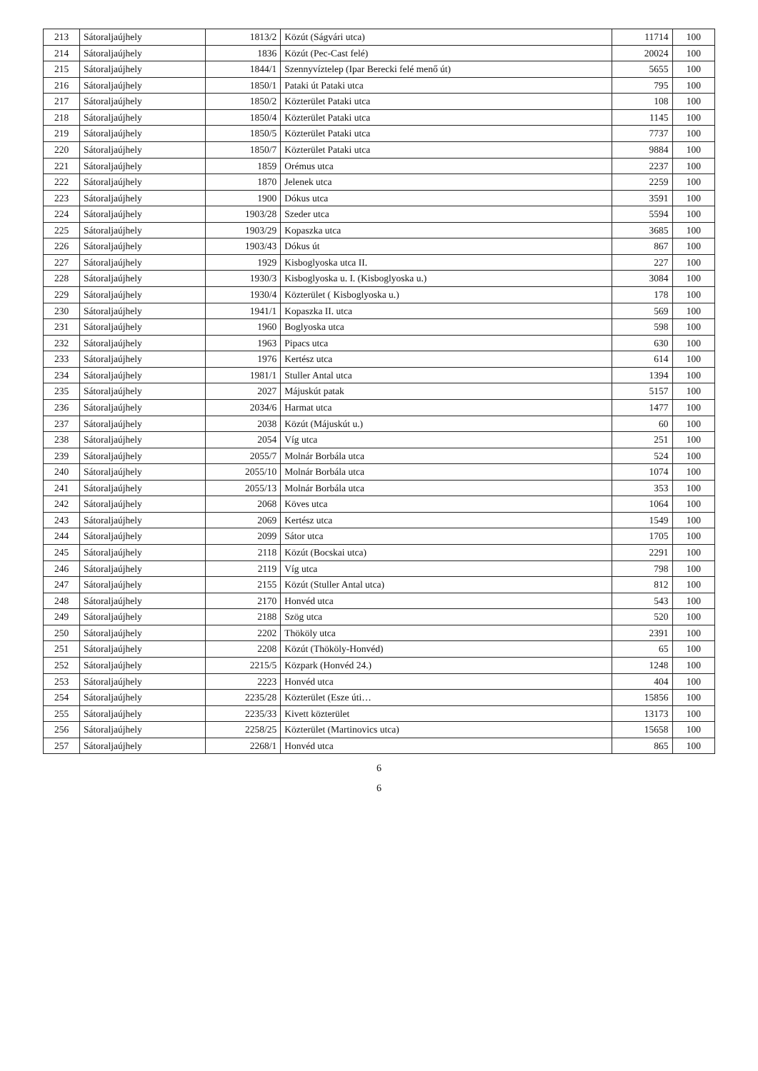| 213 | Sátoraljaújhely | 1813/2 | Közút (Ságvári utca) | 11714 | 100 |
| 214 | Sátoraljaújhely | 1836 | Közút (Pec-Cast felé) | 20024 | 100 |
| 215 | Sátoraljaújhely | 1844/1 | Szennyvíztelep (Ipar Berecki felé menő út) | 5655 | 100 |
| 216 | Sátoraljaújhely | 1850/1 | Pataki út Pataki utca | 795 | 100 |
| 217 | Sátoraljaújhely | 1850/2 | Közterület Pataki utca | 108 | 100 |
| 218 | Sátoraljaújhely | 1850/4 | Közterület Pataki utca | 1145 | 100 |
| 219 | Sátoraljaújhely | 1850/5 | Közterület Pataki utca | 7737 | 100 |
| 220 | Sátoraljaújhely | 1850/7 | Közterület Pataki utca | 9884 | 100 |
| 221 | Sátoraljaújhely | 1859 | Orémus utca | 2237 | 100 |
| 222 | Sátoraljaújhely | 1870 | Jelenek utca | 2259 | 100 |
| 223 | Sátoraljaújhely | 1900 | Dókus utca | 3591 | 100 |
| 224 | Sátoraljaújhely | 1903/28 | Szeder utca | 5594 | 100 |
| 225 | Sátoraljaújhely | 1903/29 | Kopaszka utca | 3685 | 100 |
| 226 | Sátoraljaújhely | 1903/43 | Dókus út | 867 | 100 |
| 227 | Sátoraljaújhely | 1929 | Kisboglyoska utca II. | 227 | 100 |
| 228 | Sátoraljaújhely | 1930/3 | Kisboglyoska u. I. (Kisboglyoska u.) | 3084 | 100 |
| 229 | Sátoraljaújhely | 1930/4 | Közterület ( Kisboglyoska u.) | 178 | 100 |
| 230 | Sátoraljaújhely | 1941/1 | Kopaszka II. utca | 569 | 100 |
| 231 | Sátoraljaújhely | 1960 | Boglyoska utca | 598 | 100 |
| 232 | Sátoraljaújhely | 1963 | Pipacs utca | 630 | 100 |
| 233 | Sátoraljaújhely | 1976 | Kertész utca | 614 | 100 |
| 234 | Sátoraljaújhely | 1981/1 | Stuller Antal utca | 1394 | 100 |
| 235 | Sátoraljaújhely | 2027 | Májuskút patak | 5157 | 100 |
| 236 | Sátoraljaújhely | 2034/6 | Harmat utca | 1477 | 100 |
| 237 | Sátoraljaújhely | 2038 | Közút (Májuskút u.) | 60 | 100 |
| 238 | Sátoraljaújhely | 2054 | Víg utca | 251 | 100 |
| 239 | Sátoraljaújhely | 2055/7 | Molnár Borbála utca | 524 | 100 |
| 240 | Sátoraljaújhely | 2055/10 | Molnár Borbála utca | 1074 | 100 |
| 241 | Sátoraljaújhely | 2055/13 | Molnár Borbála utca | 353 | 100 |
| 242 | Sátoraljaújhely | 2068 | Köves utca | 1064 | 100 |
| 243 | Sátoraljaújhely | 2069 | Kertész utca | 1549 | 100 |
| 244 | Sátoraljaújhely | 2099 | Sátor utca | 1705 | 100 |
| 245 | Sátoraljaújhely | 2118 | Közút (Bocskai utca) | 2291 | 100 |
| 246 | Sátoraljaújhely | 2119 | Víg utca | 798 | 100 |
| 247 | Sátoraljaújhely | 2155 | Közút (Stuller Antal utca) | 812 | 100 |
| 248 | Sátoraljaújhely | 2170 | Honvéd utca | 543 | 100 |
| 249 | Sátoraljaújhely | 2188 | Szög utca | 520 | 100 |
| 250 | Sátoraljaújhely | 2202 | Thököly utca | 2391 | 100 |
| 251 | Sátoraljaújhely | 2208 | Közút (Thököly-Honvéd) | 65 | 100 |
| 252 | Sátoraljaújhely | 2215/5 | Közpark (Honvéd 24.) | 1248 | 100 |
| 253 | Sátoraljaújhely | 2223 | Honvéd utca | 404 | 100 |
| 254 | Sátoraljaújhely | 2235/28 | Közterület (Esze úti… | 15856 | 100 |
| 255 | Sátoraljaújhely | 2235/33 | Kivett közterület | 13173 | 100 |
| 256 | Sátoraljaújhely | 2258/25 | Közterület (Martinovics utca) | 15658 | 100 |
| 257 | Sátoraljaújhely | 2268/1 | Honvéd utca | 865 | 100 |
6
6